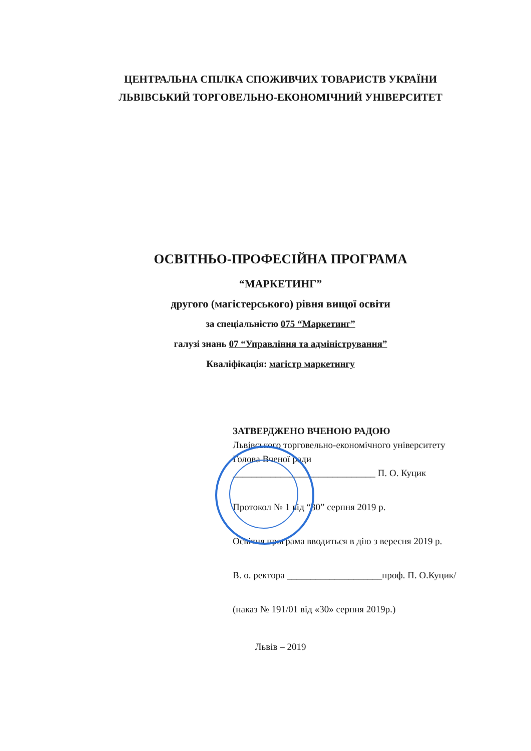ЦЕНТРАЛЬНА СПІЛКА СПОЖИВЧИХ ТОВАРИСТВ УКРАЇНИ
ЛЬВІВСЬКИЙ ТОРГОВЕЛЬНО-ЕКОНОМІЧНИЙ УНІВЕРСИТЕТ
ОСВІТНЬО-ПРОФЕСІЙНА ПРОГРАМА
“МАРКЕТИНГ”
другого (магістерського) рівня вищої освіти
за спеціальністю 075 “Маркетинг”
галузі знань 07 “Управління та адміністрування”
Кваліфікація: магістр маркетингу
ЗАТВЕРДЖЕНО ВЧЕНОЮ РАДОЮ
Львівського торговельно-економічного університету
Голова Вченої ради
______________________________ П. О. Куцик
Протокол № 1 від “30” серпня 2019 р.
Освітня програма вводиться в дію з вересня 2019 р.
В. о. ректора ____________________проф. П. О.Куцик/
(наказ № 191/01 від «30» серпня 2019р.)
Львів – 2019